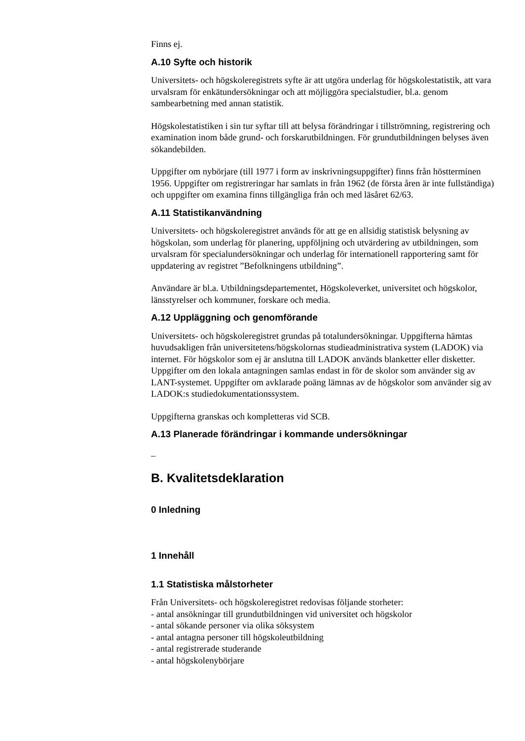Finns ej.
A.10 Syfte och historik
Universitets- och högskoleregistrets syfte är att utgöra underlag för högskolestatistik, att vara urvalsram för enkätundersökningar och att möjliggöra specialstudier, bl.a. genom sambearbetning med annan statistik.
Högskolestatistiken i sin tur syftar till att belysa förändringar i tillströmning, registrering och examination inom både grund- och forskarutbildningen. För grundutbildningen belyses även sökandebilden.
Uppgifter om nybörjare (till 1977 i form av inskrivningsuppgifter) finns från höstterminen 1956. Uppgifter om registreringar har samlats in från 1962 (de första åren är inte fullständiga) och uppgifter om examina finns tillgängliga från och med läsåret 62/63.
A.11 Statistikanvändning
Universitets- och högskoleregistret används för att ge en allsidig statistisk belysning av högskolan, som underlag för planering, uppföljning och utvärdering av utbildningen, som urvalsram för specialundersökningar och underlag för internationell rapportering samt för uppdatering av registret ”Befolkningens utbildning”.
Användare är bl.a. Utbildningsdepartementet, Högskoleverket, universitet och högskolor, länsstyrelser och kommuner, forskare och media.
A.12 Uppläggning och genomförande
Universitets- och högskoleregistret grundas på totalundersökningar. Uppgifterna hämtas huvudsakligen från universitetens/högskolornas studieadministrativa system (LADOK) via internet. För högskolor som ej är anslutna till LADOK används blanketter eller disketter. Uppgifter om den lokala antagningen samlas endast in för de skolor som använder sig av LANT-systemet. Uppgifter om avklarade poäng lämnas av de högskolor som använder sig av LADOK:s studiedokumentationssystem.
Uppgifterna granskas och kompletteras vid SCB.
A.13 Planerade förändringar i kommande undersökningar
–
B. Kvalitetsdeklaration
0 Inledning
1 Innehåll
1.1 Statistiska målstorheter
Från Universitets- och högskoleregistret redovisas följande storheter:
- antal ansökningar till grundutbildningen vid universitet och högskolor
- antal sökande personer via olika söksystem
- antal antagna personer till högskoleutbildning
- antal registrerade studerande
- antal högskolenybörjare